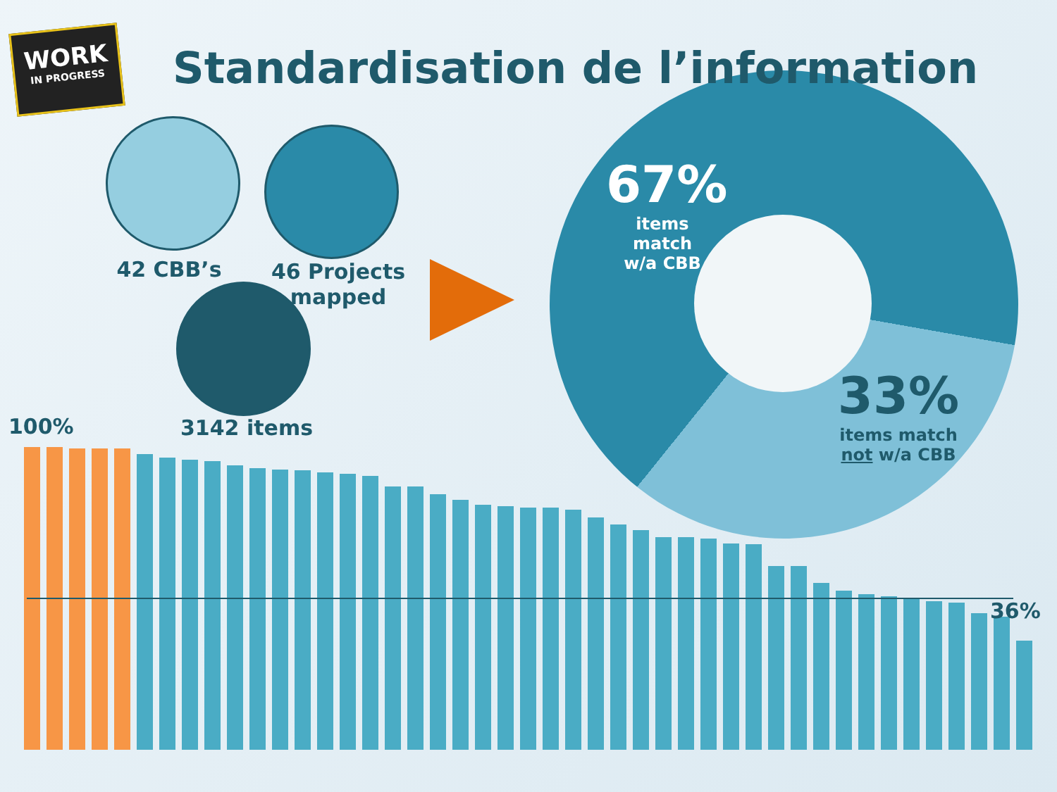WORK
IN PROGRESS
Standardisation de l’information
42 CBB’s
46 Projects mapped
3142 items
67%
items match
w/a CBB
33%
items match
not w/a CBB
100%
36%